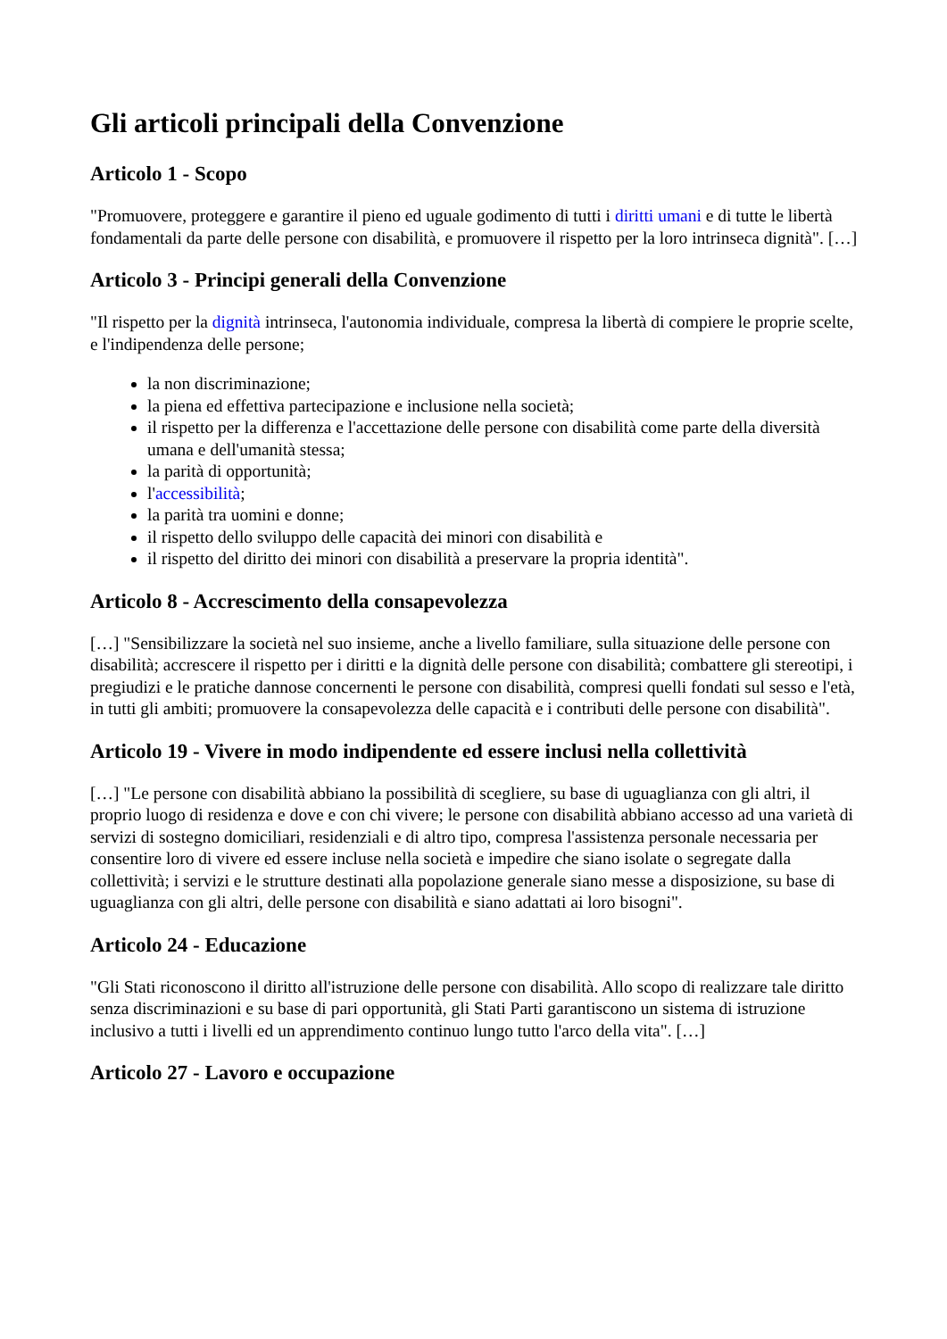Gli articoli principali della Convenzione
Articolo 1 - Scopo
"Promuovere, proteggere e garantire il pieno ed uguale godimento di tutti i diritti umani e di tutte le libertà fondamentali da parte delle persone con disabilità, e promuovere il rispetto per la loro intrinseca dignità". […]
Articolo 3 - Principi generali della Convenzione
"Il rispetto per la dignità intrinseca, l'autonomia individuale, compresa la libertà di compiere le proprie scelte, e l'indipendenza delle persone;
la non discriminazione;
la piena ed effettiva partecipazione e inclusione nella società;
il rispetto per la differenza e l'accettazione delle persone con disabilità come parte della diversità umana e dell'umanità stessa;
la parità di opportunità;
l'accessibilità;
la parità tra uomini e donne;
il rispetto dello sviluppo delle capacità dei minori con disabilità e
il rispetto del diritto dei minori con disabilità a preservare la propria identità".
Articolo 8 - Accrescimento della consapevolezza
[…] "Sensibilizzare la società nel suo insieme, anche a livello familiare, sulla situazione delle persone con disabilità; accrescere il rispetto per i diritti e la dignità delle persone con disabilità; combattere gli stereotipi, i pregiudizi e le pratiche dannose concernenti le persone con disabilità, compresi quelli fondati sul sesso e l'età, in tutti gli ambiti; promuovere la consapevolezza delle capacità e i contributi delle persone con disabilità".
Articolo 19 - Vivere in modo indipendente ed essere inclusi nella collettività
[…] "Le persone con disabilità abbiano la possibilità di scegliere, su base di uguaglianza con gli altri, il proprio luogo di residenza e dove e con chi vivere; le persone con disabilità abbiano accesso ad una varietà di servizi di sostegno domiciliari, residenziali e di altro tipo, compresa l'assistenza personale necessaria per consentire loro di vivere ed essere incluse nella società e impedire che siano isolate o segregate dalla collettività; i servizi e le strutture destinati alla popolazione generale siano messe a disposizione, su base di uguaglianza con gli altri, delle persone con disabilità e siano adattati ai loro bisogni".
Articolo 24 - Educazione
"Gli Stati riconoscono il diritto all'istruzione delle persone con disabilità. Allo scopo di realizzare tale diritto senza discriminazioni e su base di pari opportunità, gli Stati Parti garantiscono un sistema di istruzione inclusivo a tutti i livelli ed un apprendimento continuo lungo tutto l'arco della vita". […]
Articolo 27 - Lavoro e occupazione